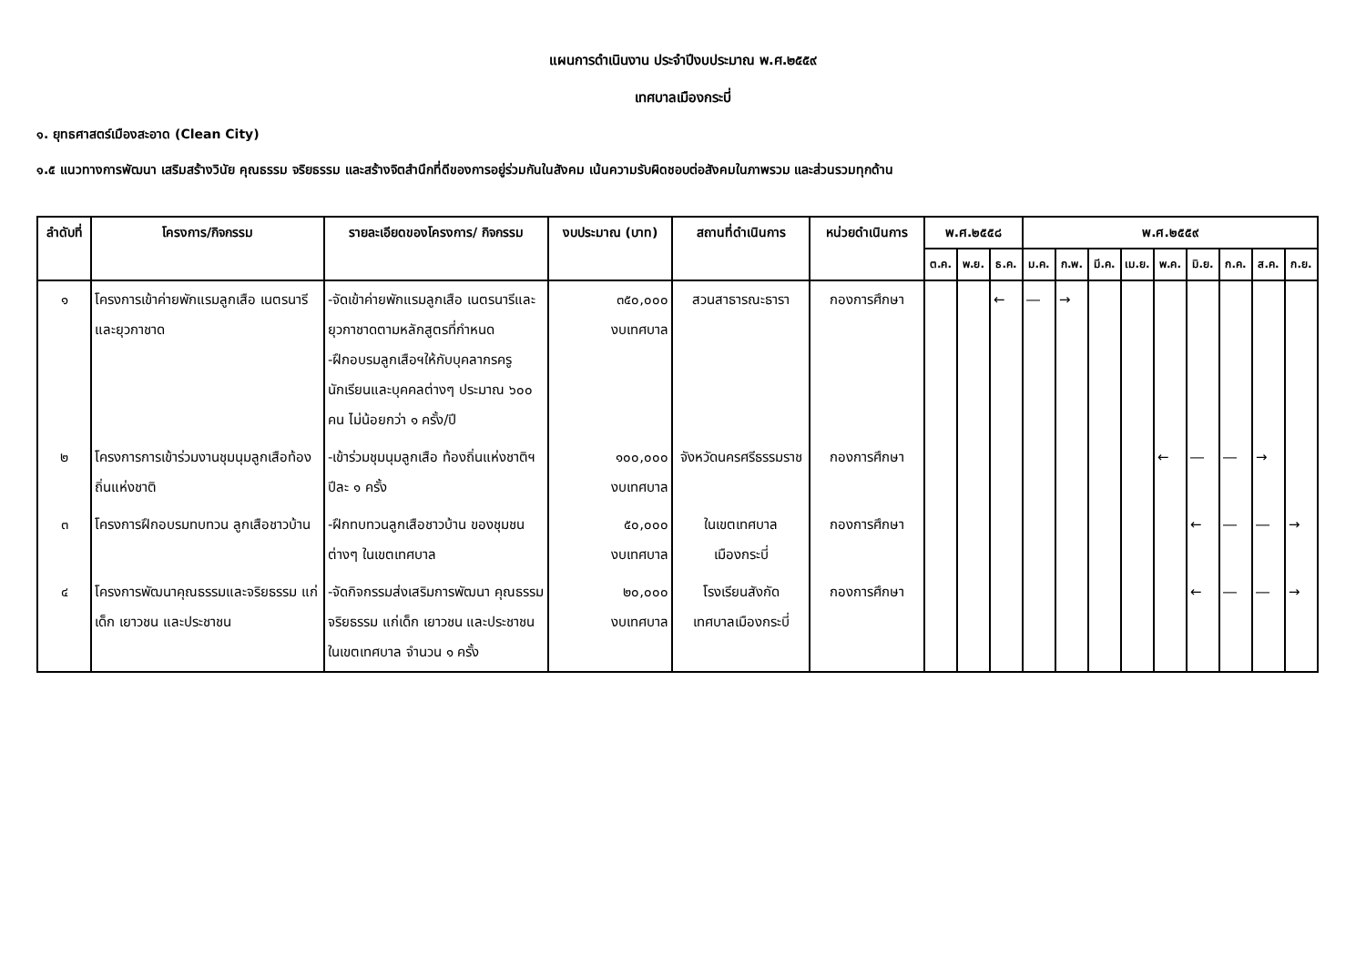แผนการดำเนินงาน ประจำปีงบประมาณ พ.ศ.๒๕๕๙
เทศบาลเมืองกระบี่
๑. ยุทธศาสตร์เมืองสะอาด (Clean City)
๑.๕ แนวทางการพัฒนา เสริมสร้างวินัย คุณธรรม จริยธรรม และสร้างจิตสำนึกที่ดีของการอยู่ร่วมกันในสังคม เน้นความรับผิดชอบต่อสังคมในภาพรวม และส่วนรวมทุกด้าน
| ลำดับที่ | โครงการ/กิจกรรม | รายละเอียดของโครงการ/ กิจกรรม | งบประมาณ (บาท) | สถานที่ดำเนินการ | หน่วยดำเนินการ | พ.ศ.๒๕๕๘ | | | พ.ศ.๒๕๕๙ | | | | | | | | |
| --- | --- | --- | --- | --- | --- | --- | --- | --- | --- | --- | --- | --- | --- | --- | --- | --- | --- |
| | | | | | | ต.ค. | พ.ย. | ธ.ค. | ม.ค. | ก.พ. | มี.ค. | เม.ย. | พ.ค. | มิ.ย. | ก.ค. | ส.ค. | ก.ย. |
| ๑ | โครงการเข้าค่ายพักแรมลูกเสือ เนตรนารีและยุวกาชาด | -จัดเข้าค่ายพักแรมลูกเสือ เนตรนารีและยุวกาชาดตามหลักสูตรที่กำหนด -ฝึกอบรมลูกเสือฯให้กับบุคลากรครู นักเรียนและบุคคลต่างๆ ประมาณ ๖๐๐ คน ไม่น้อยกว่า ๑ ครั้ง/ปี | ๓๕๐,๐๐๐ งบเทศบาล | สวนสาธารณะธารา | กองการศึกษา | | | ← | ― | → | | | | | | | |
| ๒ | โครงการการเข้าร่วมงานชุมนุมลูกเสือท้องถิ่นแห่งชาติ | -เข้าร่วมชุมนุมลูกเสือ ท้องถิ่นแห่งชาติฯ ปีละ ๑ ครั้ง | ๑๐๐,๐๐๐ งบเทศบาล | จังหวัดนครศรีธรรมราช | กองการศึกษา | | | | | | | | ← | ― | ― | → | |
| ๓ | โครงการฝึกอบรมทบทวน ลูกเสือชาวบ้าน | -ฝึกทบทวนลูกเสือชาวบ้าน ของชุมชนต่างๆ ในเขตเทศบาล | ๕๐,๐๐๐ งบเทศบาล | ในเขตเทศบาล เมืองกระบี่ | กองการศึกษา | | | | | | | | | ← | ― | ― | → |
| ๔ | โครงการพัฒนาคุณธรรมและจริยธรรม แก่เด็ก เยาวชน และประชาชน | -จัดกิจกรรมส่งเสริมการพัฒนา คุณธรรม จริยธรรม แก่เด็ก เยาวชน และประชาชนในเขตเทศบาล จำนวน ๑ ครั้ง | ๒๐,๐๐๐ งบเทศบาล | โรงเรียนสังกัด เทศบาลเมืองกระบี่ | กองการศึกษา | | | | | | | | | ← | ― | ― | → |